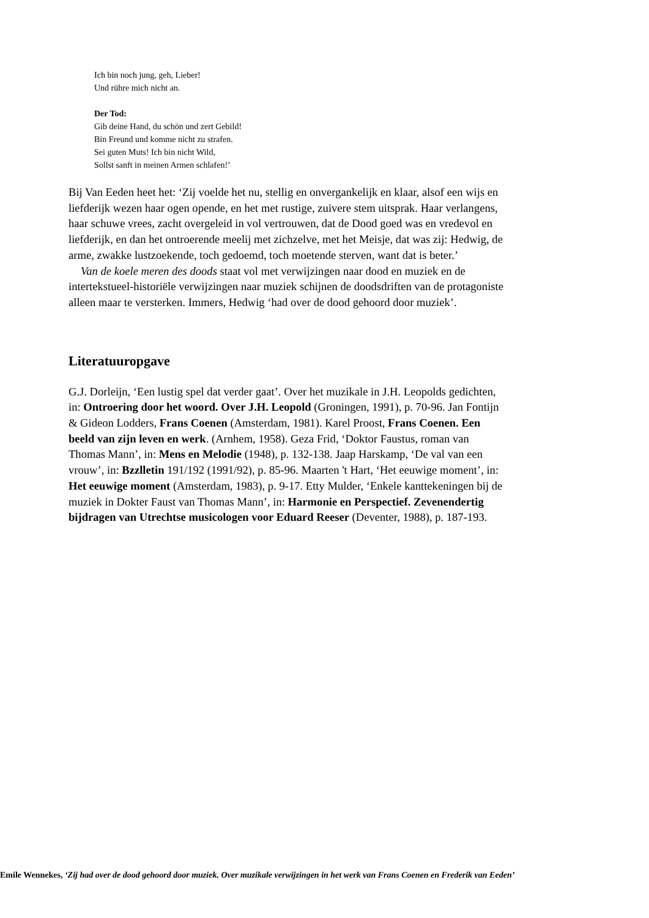Ich bin noch jung, geh, Lieber!
Und rühre mich nicht an.
Der Tod:
Gib deine Hand, du schön und zert Gebild!
Bin Freund und komme nicht zu strafen.
Sei guten Muts! Ich bin nicht Wild,
Sollst sanft in meinen Armen schlafen!’
Bij Van Eeden heet het: ‘Zij voelde het nu, stellig en onvergankelijk en klaar, alsof een wijs en liefderijk wezen haar ogen opende, en het met rustige, zuivere stem uitsprak. Haar verlangens, haar schuwe vrees, zacht overgeleid in vol vertrouwen, dat de Dood goed was en vredevol en liefderijk, en dan het ontroerende meelij met zichzelve, met het Meisje, dat was zij: Hedwig, de arme, zwakke lustzoekende, toch gedoemd, toch moetende sterven, want dat is beter.’
Van de koele meren des doods staat vol met verwijzingen naar dood en muziek en de intertekstueel-historiële verwijzingen naar muziek schijnen de doodsdriften van de protagoniste alleen maar te versterken. Immers, Hedwig ‘had over de dood gehoord door muziek’.
Literatuuropgave
G.J. Dorleijn, ‘Een lustig spel dat verder gaat’. Over het muzikale in J.H. Leopolds gedichten, in: Ontroering door het woord. Over J.H. Leopold (Groningen, 1991), p. 70-96. Jan Fontijn & Gideon Lodders, Frans Coenen (Amsterdam, 1981). Karel Proost, Frans Coenen. Een beeld van zijn leven en werk. (Arnhem, 1958). Geza Frid, ‘Doktor Faustus, roman van Thomas Mann’, in: Mens en Melodie (1948), p. 132-138. Jaap Harskamp, ‘De val van een vrouw’, in: Bzzlletin 191/192 (1991/92), p. 85-96. Maarten 't Hart, ‘Het eeuwige moment’, in: Het eeuwige moment (Amsterdam, 1983), p. 9-17. Etty Mulder, ‘Enkele kanttekeningen bij de muziek in Dokter Faust van Thomas Mann’, in: Harmonie en Perspectief. Zevenendertig bijdragen van Utrechtse musicologen voor Eduard Reeser (Deventer, 1988), p. 187-193.
Emile Wennekes, ‘Zij had over de dood gehoord door muziek. Over muzikale verwijzingen in het werk van Frans Coenen en Frederik van Eeden’